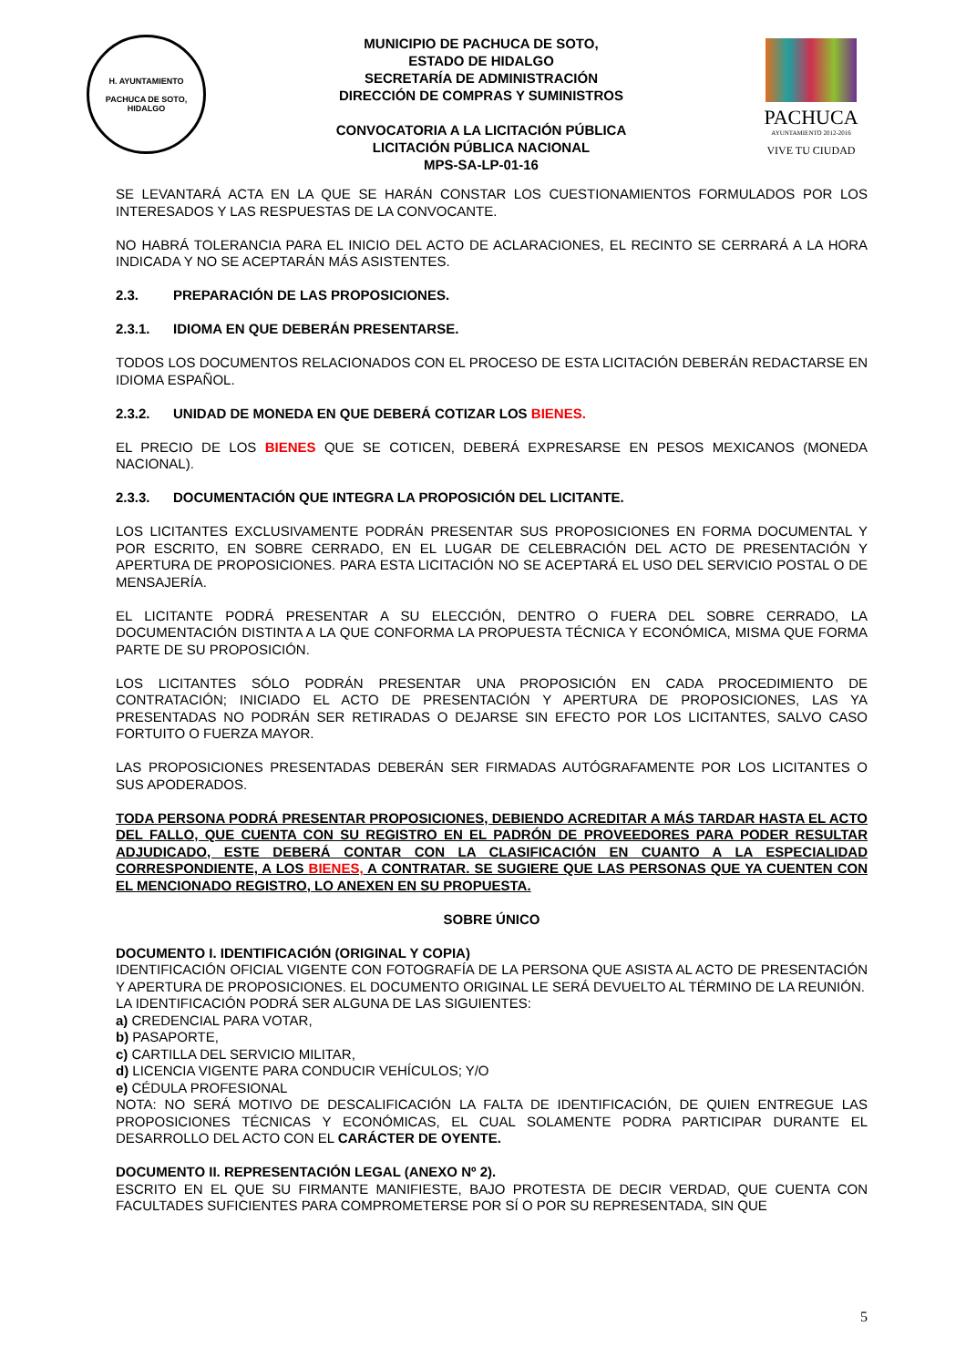H. AYUNTAMIENTO
PACHUCA DE SOTO, HIDALGO
MUNICIPIO DE PACHUCA DE SOTO,
ESTADO DE HIDALGO
SECRETARÍA DE ADMINISTRACIÓN
DIRECCIÓN DE COMPRAS Y SUMINISTROS
CONVOCATORIA A LA LICITACIÓN PÚBLICA
LICITACIÓN PÚBLICA NACIONAL
MPS-SA-LP-01-16
PACHUCA
AYUNTAMIENTO 2012-2016
VIVE TU CIUDAD
SE LEVANTARÁ ACTA EN LA QUE SE HARÁN CONSTAR LOS CUESTIONAMIENTOS FORMULADOS POR LOS INTERESADOS Y LAS RESPUESTAS DE LA CONVOCANTE.
NO HABRÁ TOLERANCIA PARA EL INICIO DEL ACTO DE ACLARACIONES, EL RECINTO SE CERRARÁ A LA HORA INDICADA Y NO SE ACEPTARÁN MÁS ASISTENTES.
2.3. PREPARACIÓN DE LAS PROPOSICIONES.
2.3.1. IDIOMA EN QUE DEBERÁN PRESENTARSE.
TODOS LOS DOCUMENTOS RELACIONADOS CON EL PROCESO DE ESTA LICITACIÓN DEBERÁN REDACTARSE EN IDIOMA ESPAÑOL.
2.3.2. UNIDAD DE MONEDA EN QUE DEBERÁ COTIZAR LOS BIENES.
EL PRECIO DE LOS BIENES QUE SE COTICEN, DEBERÁ EXPRESARSE EN PESOS MEXICANOS (MONEDA NACIONAL).
2.3.3. DOCUMENTACIÓN QUE INTEGRA LA PROPOSICIÓN DEL LICITANTE.
LOS LICITANTES EXCLUSIVAMENTE PODRÁN PRESENTAR SUS PROPOSICIONES EN FORMA DOCUMENTAL Y POR ESCRITO, EN SOBRE CERRADO, EN EL LUGAR DE CELEBRACIÓN DEL ACTO DE PRESENTACIÓN Y APERTURA DE PROPOSICIONES. PARA ESTA LICITACIÓN NO SE ACEPTARÁ EL USO DEL SERVICIO POSTAL O DE MENSAJERÍA.
EL LICITANTE PODRÁ PRESENTAR A SU ELECCIÓN, DENTRO O FUERA DEL SOBRE CERRADO, LA DOCUMENTACIÓN DISTINTA A LA QUE CONFORMA LA PROPUESTA TÉCNICA Y ECONÓMICA, MISMA QUE FORMA PARTE DE SU PROPOSICIÓN.
LOS LICITANTES SÓLO PODRÁN PRESENTAR UNA PROPOSICIÓN EN CADA PROCEDIMIENTO DE CONTRATACIÓN; INICIADO EL ACTO DE PRESENTACIÓN Y APERTURA DE PROPOSICIONES, LAS YA PRESENTADAS NO PODRÁN SER RETIRADAS O DEJARSE SIN EFECTO POR LOS LICITANTES, SALVO CASO FORTUITO O FUERZA MAYOR.
LAS PROPOSICIONES PRESENTADAS DEBERÁN SER FIRMADAS AUTÓGRAFAMENTE POR LOS LICITANTES O SUS APODERADOS.
TODA PERSONA PODRÁ PRESENTAR PROPOSICIONES, DEBIENDO ACREDITAR A MÁS TARDAR HASTA EL ACTO DEL FALLO, QUE CUENTA CON SU REGISTRO EN EL PADRÓN DE PROVEEDORES PARA PODER RESULTAR ADJUDICADO, ESTE DEBERÁ CONTAR CON LA CLASIFICACIÓN EN CUANTO A LA ESPECIALIDAD CORRESPONDIENTE, A LOS BIENES, A CONTRATAR. SE SUGIERE QUE LAS PERSONAS QUE YA CUENTEN CON EL MENCIONADO REGISTRO, LO ANEXEN EN SU PROPUESTA.
SOBRE ÚNICO
DOCUMENTO I. IDENTIFICACIÓN (ORIGINAL Y COPIA)
IDENTIFICACIÓN OFICIAL VIGENTE CON FOTOGRAFÍA DE LA PERSONA QUE ASISTA AL ACTO DE PRESENTACIÓN Y APERTURA DE PROPOSICIONES. EL DOCUMENTO ORIGINAL LE SERÁ DEVUELTO AL TÉRMINO DE LA REUNIÓN.
LA IDENTIFICACIÓN PODRÁ SER ALGUNA DE LAS SIGUIENTES:
a) CREDENCIAL PARA VOTAR,
b) PASAPORTE,
c) CARTILLA DEL SERVICIO MILITAR,
d) LICENCIA VIGENTE PARA CONDUCIR VEHÍCULOS; Y/O
e) CÉDULA PROFESIONAL
NOTA: NO SERÁ MOTIVO DE DESCALIFICACIÓN LA FALTA DE IDENTIFICACIÓN, DE QUIEN ENTREGUE LAS PROPOSICIONES TÉCNICAS Y ECONÓMICAS, EL CUAL SOLAMENTE PODRA PARTICIPAR DURANTE EL DESARROLLO DEL ACTO CON EL CARÁCTER DE OYENTE.
DOCUMENTO II. REPRESENTACIÓN LEGAL (ANEXO Nº 2).
ESCRITO EN EL QUE SU FIRMANTE MANIFIESTE, BAJO PROTESTA DE DECIR VERDAD, QUE CUENTA CON FACULTADES SUFICIENTES PARA COMPROMETERSE POR SÍ O POR SU REPRESENTADA, SIN QUE
5